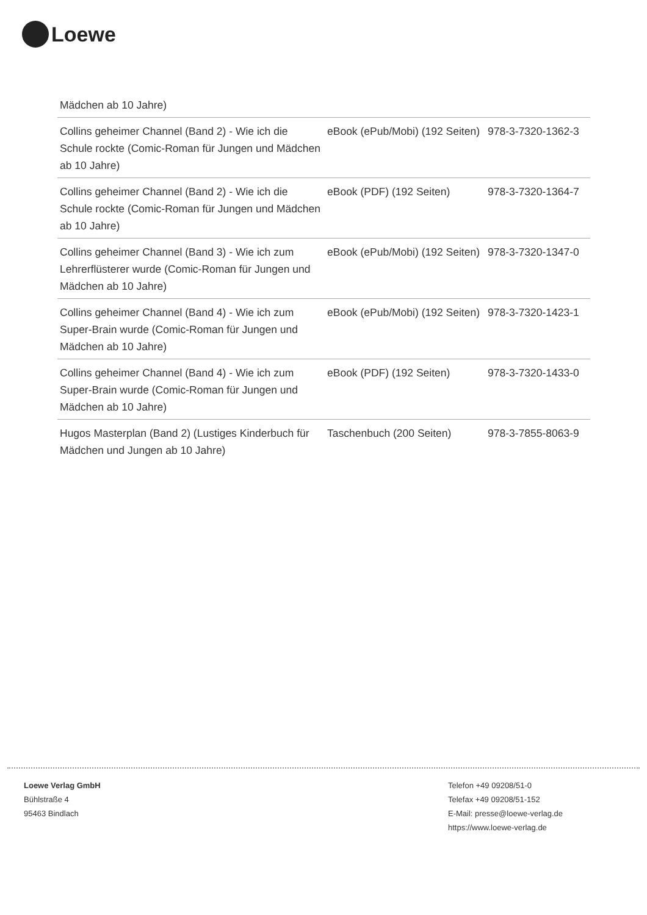Loewe
| Mädchen ab 10 Jahre) | | |
| Collins geheimer Channel (Band 2) - Wie ich die Schule rockte (Comic-Roman für Jungen und Mädchen ab 10 Jahre) | eBook (ePub/Mobi) (192 Seiten) | 978-3-7320-1362-3 |
| Collins geheimer Channel (Band 2) - Wie ich die Schule rockte (Comic-Roman für Jungen und Mädchen ab 10 Jahre) | eBook (PDF) (192 Seiten) | 978-3-7320-1364-7 |
| Collins geheimer Channel (Band 3) - Wie ich zum Lehrerflüsterer wurde (Comic-Roman für Jungen und Mädchen ab 10 Jahre) | eBook (ePub/Mobi) (192 Seiten) | 978-3-7320-1347-0 |
| Collins geheimer Channel (Band 4) - Wie ich zum Super-Brain wurde (Comic-Roman für Jungen und Mädchen ab 10 Jahre) | eBook (ePub/Mobi) (192 Seiten) | 978-3-7320-1423-1 |
| Collins geheimer Channel (Band 4) - Wie ich zum Super-Brain wurde (Comic-Roman für Jungen und Mädchen ab 10 Jahre) | eBook (PDF) (192 Seiten) | 978-3-7320-1433-0 |
| Hugos Masterplan (Band 2) (Lustiges Kinderbuch für Mädchen und Jungen ab 10 Jahre) | Taschenbuch (200 Seiten) | 978-3-7855-8063-9 |
Loewe Verlag GmbH
Bühlstraße 4
95463 Bindlach
Telefon +49 09208/51-0
Telefax +49 09208/51-152
E-Mail: presse@loewe-verlag.de
https://www.loewe-verlag.de